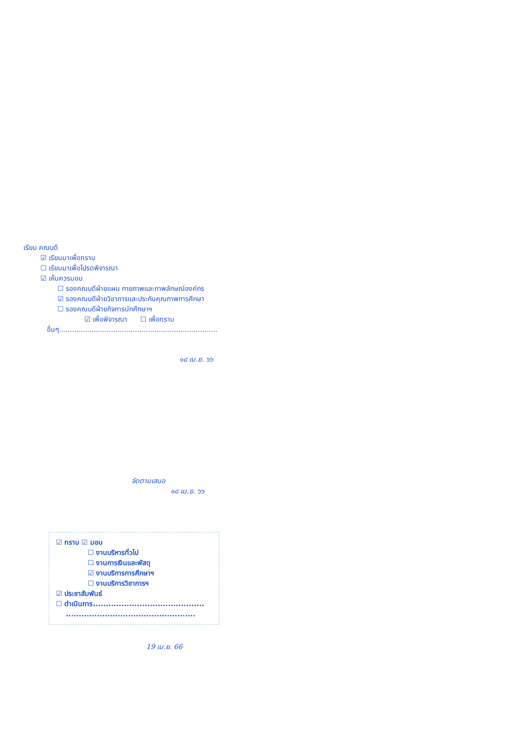เรียน คณบดี
☑ เรียนมาเพื่อทราบ
☐ เรียนมาเพื่อโปรดพิจารณา
☑ เห็นควรมอบ
☐ รองคณบดีฝ่ายแผน กายภาพและภาพลักษณ์องค์กร
☑ รองคณบดีฝ่ายวิชาการและประกันคุณภาพการศึกษา
☐ รองคณบดีฝ่ายกิจการนักศึกษาฯ
☑ เพื่อพิจารณา ☐ เพื่อทราบ
อื่นๆ.........................................................................
๑๘ เม.ย. ๖๖
จัดตามเสนอ
๑๘ เม.ย. ๖๖
☑ ทราบ ☑ มอบ
☐ งานบริหารทั่วไป
☐ งานการเงินและพัสดุ
☑ งานบริการการศึกษาฯ
☐ งานบริการวิชาการฯ
☑ ประชาสัมพันธ์
☐ ดำเนินการ...........................................
..................................................
19 เม.ย. 66